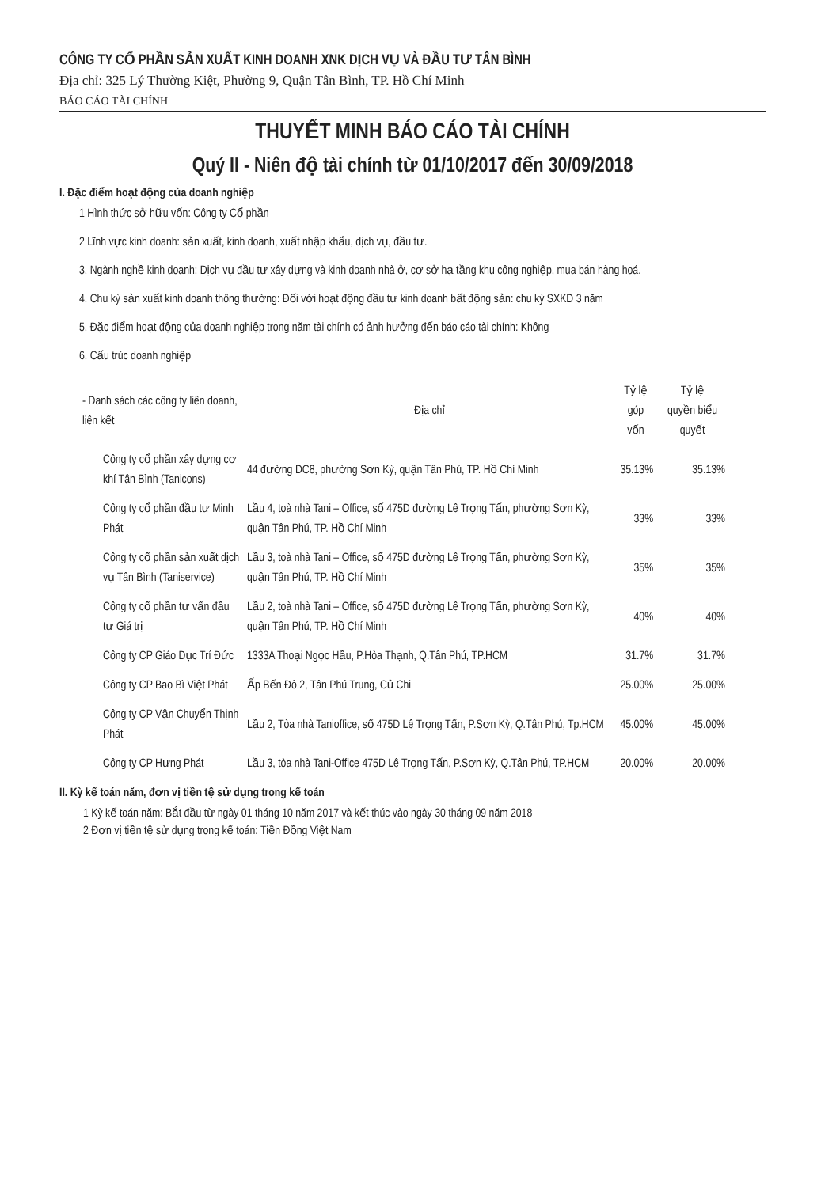CÔNG TY CỔ PHẦN SẢN XUẤT KINH DOANH XNK DỊCH VỤ VÀ ĐẦU TƯ TÂN BÌNH
Địa chỉ: 325 Lý Thường Kiệt, Phường 9, Quận Tân Bình, TP. Hồ Chí Minh
BÁO CÁO TÀI CHÍNH
THUYẾT MINH BÁO CÁO TÀI CHÍNH
Quý II - Niên độ tài chính từ 01/10/2017 đến 30/09/2018
I. Đặc điểm hoạt động của doanh nghiệp
1 Hình thức sở hữu vốn: Công ty Cổ phần
2 Lĩnh vực kinh doanh: sản xuất, kinh doanh, xuất nhập khẩu, dịch vụ, đầu tư.
3. Ngành nghề kinh doanh: Dịch vụ đầu tư xây dựng và kinh doanh nhà ở, cơ sở hạ tầng khu công nghiệp, mua bán hàng hoá.
4. Chu kỳ sản xuất kinh doanh thông thường: Đối với hoạt động đầu tư kinh doanh bất động sản: chu kỳ SXKD 3 năm
5. Đặc điểm hoạt động của doanh nghiệp trong năm tài chính có ảnh hưởng đến báo cáo tài chính: Không
6. Cấu trúc doanh nghiệp
| - Danh sách các công ty liên doanh, liên kết | Địa chỉ | Tỷ lệ góp vốn | Tỷ lệ quyền biểu quyết |
| --- | --- | --- | --- |
| Công ty cổ phần xây dựng cơ khí Tân Bình (Tanicons) | 44 đường DC8, phường Sơn Kỳ, quận Tân Phú, TP. Hồ Chí Minh | 35.13% | 35.13% |
| Công ty cổ phần đầu tư Minh Phát | Lầu 4, toà nhà Tani – Office, số 475D đường Lê Trọng Tấn, phường Sơn Kỳ, quận Tân Phú, TP. Hồ Chí Minh | 33% | 33% |
| Công ty cổ phần sản xuất dịch vụ Tân Bình (Taniservice) | Lầu 3, toà nhà Tani – Office, số 475D đường Lê Trọng Tấn, phường Sơn Kỳ, quận Tân Phú, TP. Hồ Chí Minh | 35% | 35% |
| Công ty cổ phần tư vấn đầu tư Giá trị | Lầu 2, toà nhà Tani – Office, số 475D đường Lê Trọng Tấn, phường Sơn Kỳ, quận Tân Phú, TP. Hồ Chí Minh | 40% | 40% |
| Công ty CP Giáo Dục Trí Đức | 1333A Thoại Ngọc Hầu, P.Hòa Thạnh, Q.Tân Phú, TP.HCM | 31.7% | 31.7% |
| Công ty CP Bao Bì Việt Phát | Ấp Bến Đò 2, Tân Phú Trung, Củ Chi | 25.00% | 25.00% |
| Công ty CP Vận Chuyển Thịnh Phát | Lầu 2, Tòa nhà Tanioffice, số 475D Lê Trọng Tấn, P.Sơn Kỳ, Q.Tân Phú, Tp.HCM | 45.00% | 45.00% |
| Công ty CP Hưng Phát | Lầu 3, tòa nhà Tani-Office 475D Lê Trọng Tấn, P.Sơn Kỳ, Q.Tân Phú, TP.HCM | 20.00% | 20.00% |
II. Kỳ kế toán năm, đơn vị tiền tệ sử dụng trong kế toán
1 Kỳ kế toán năm: Bắt đầu từ ngày 01 tháng 10 năm 2017 và kết thúc vào ngày 30 tháng 09 năm 2018
2 Đơn vị tiền tệ sử dụng trong kế toán: Tiền Đồng Việt Nam